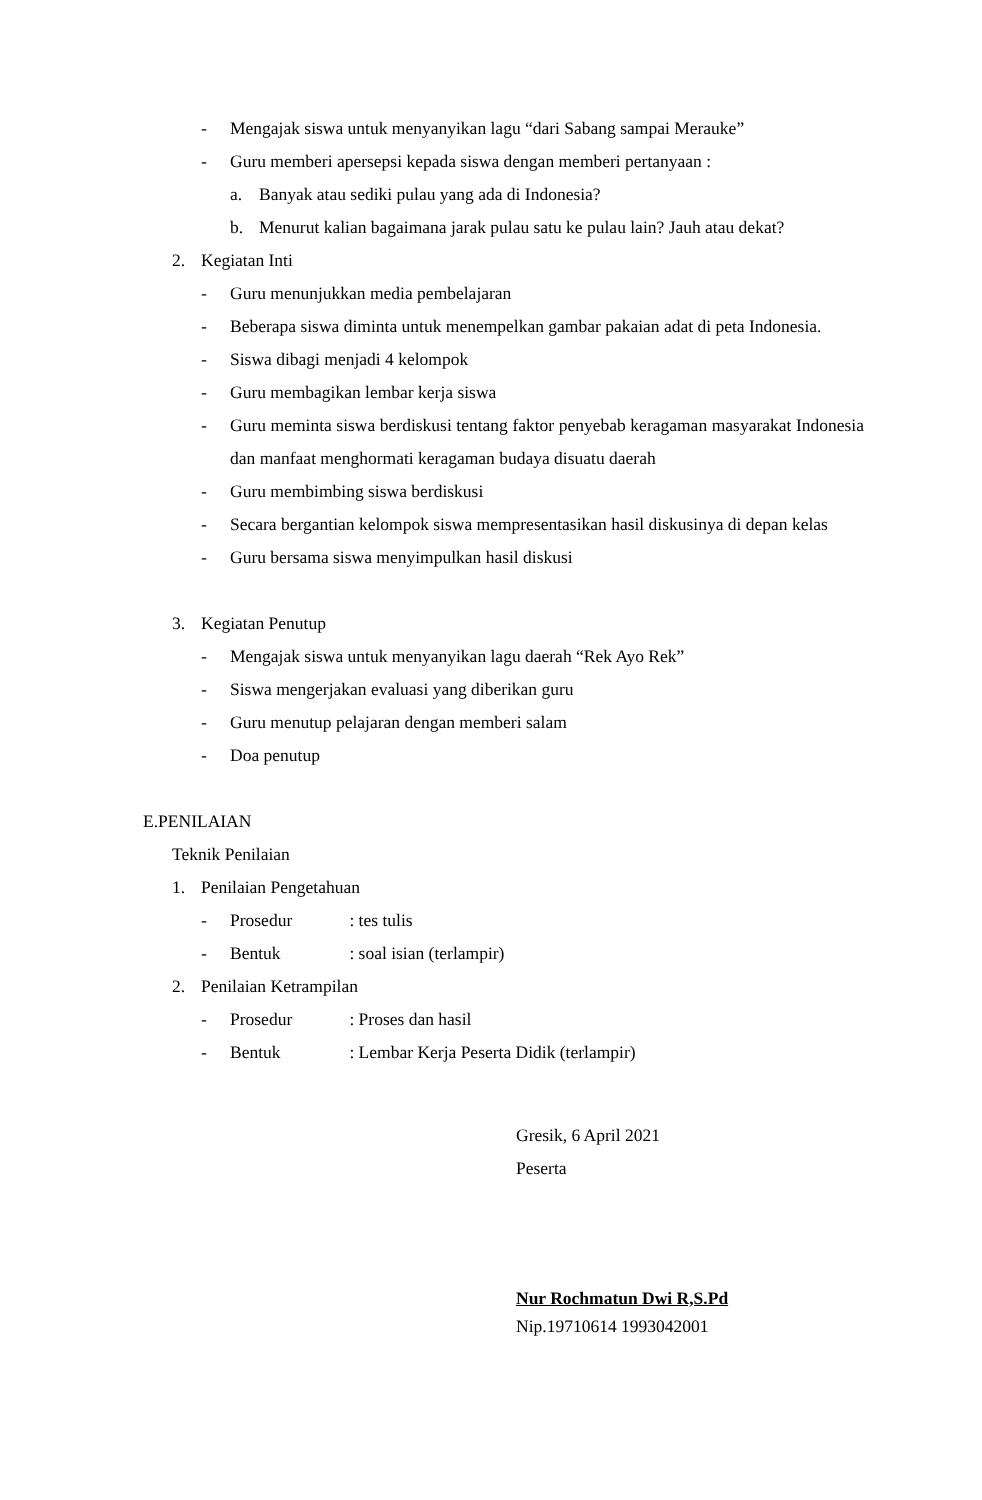- Mengajak siswa untuk menyanyikan lagu “dari Sabang sampai Merauke”
- Guru memberi apersepsi kepada siswa dengan memberi pertanyaan :
a. Banyak atau sediki pulau yang ada di Indonesia?
b. Menurut kalian bagaimana jarak pulau satu ke pulau lain? Jauh atau dekat?
2. Kegiatan Inti
- Guru menunjukkan media pembelajaran
- Beberapa siswa diminta untuk menempelkan gambar pakaian adat di peta Indonesia.
- Siswa dibagi menjadi 4 kelompok
- Guru membagikan lembar kerja siswa
- Guru meminta siswa berdiskusi tentang faktor penyebab keragaman masyarakat Indonesia dan manfaat menghormati keragaman budaya disuatu daerah
- Guru membimbing siswa berdiskusi
- Secara bergantian kelompok siswa mempresentasikan hasil diskusinya di depan kelas
- Guru bersama siswa menyimpulkan hasil diskusi
3. Kegiatan Penutup
- Mengajak siswa untuk menyanyikan lagu daerah “Rek Ayo Rek”
- Siswa mengerjakan evaluasi yang diberikan guru
- Guru menutup pelajaran dengan memberi salam
- Doa penutup
E.PENILAIAN
Teknik Penilaian
1. Penilaian Pengetahuan
- Prosedur : tes tulis
- Bentuk : soal isian (terlampir)
2. Penilaian Ketrampilan
- Prosedur : Proses dan hasil
- Bentuk : Lembar Kerja Peserta Didik (terlampir)
Gresik, 6 April 2021
Peserta
Nur Rochmatun Dwi R,S.Pd
Nip.19710614 1993042001